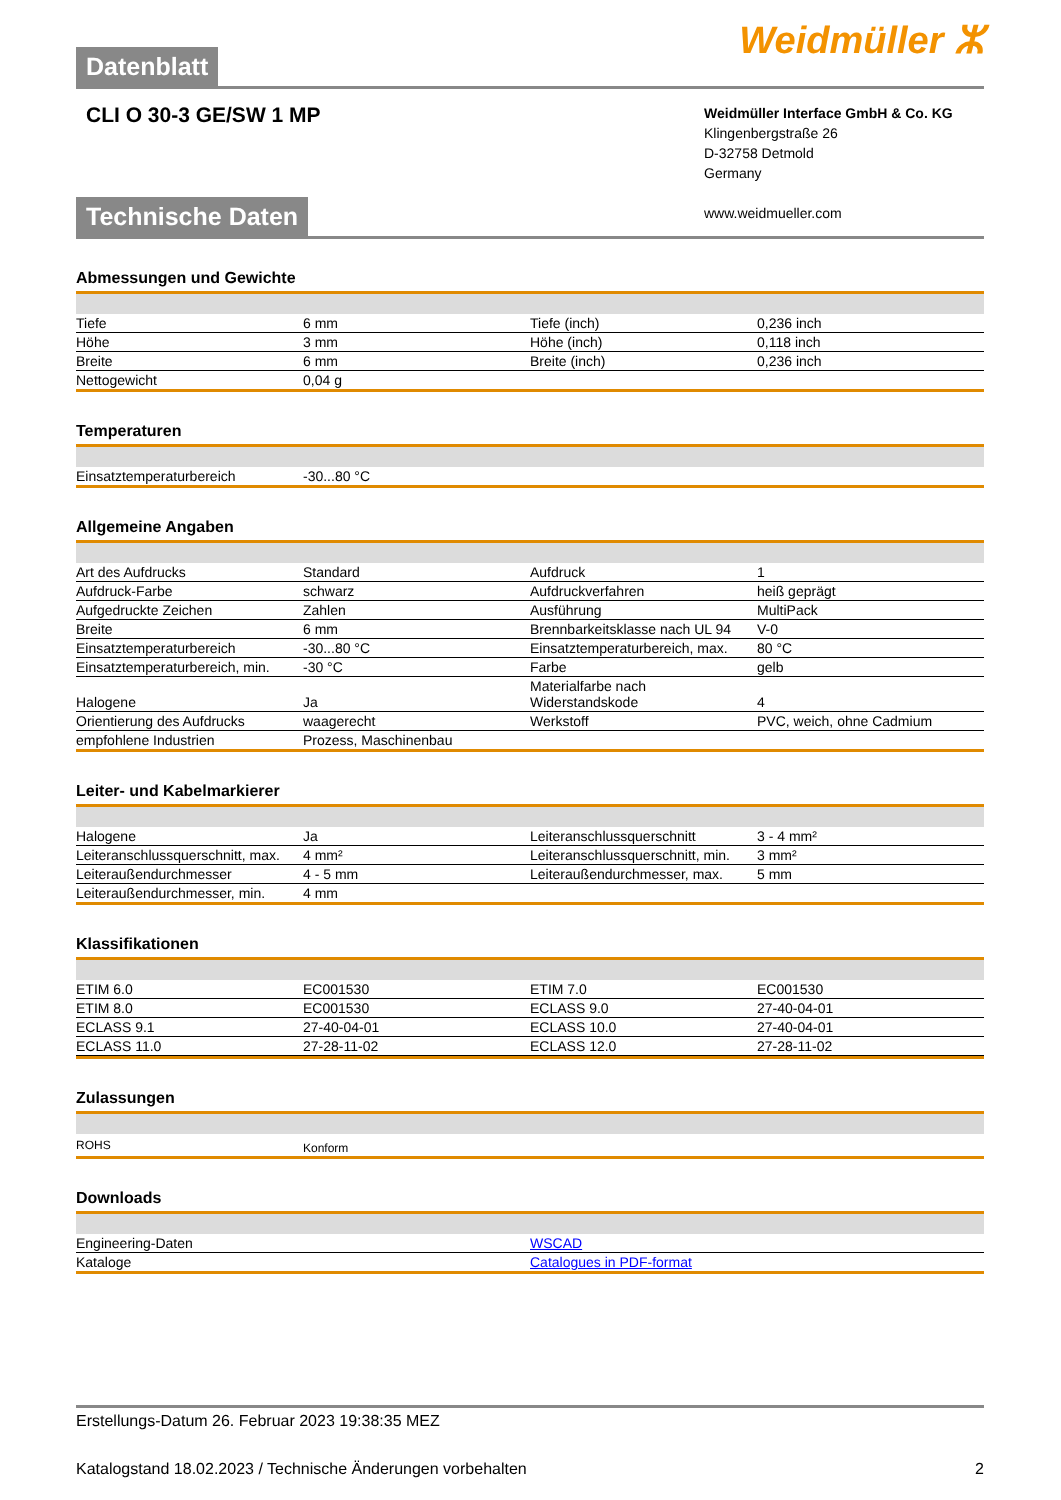Datenblatt
Weidmüller ⵣ
CLI O 30-3 GE/SW 1 MP
Weidmüller Interface GmbH & Co. KG
Klingenbergstraße 26
D-32758 Detmold
Germany
www.weidmueller.com
Technische Daten
Abmessungen und Gewichte
| Tiefe | 6 mm | | Tiefe (inch) | 0,236 inch |
| Höhe | 3 mm | | Höhe (inch) | 0,118 inch |
| Breite | 6 mm | | Breite (inch) | 0,236 inch |
| Nettogewicht | 0,04 g | | | |
Temperaturen
| Einsatztemperaturbereich | -30...80 °C | | | |
Allgemeine Angaben
| Art des Aufdrucks | Standard | | Aufdruck | 1 |
| Aufdruck-Farbe | schwarz | | Aufdruckverfahren | heiß geprägt |
| Aufgedruckte Zeichen | Zahlen | | Ausführung | MultiPack |
| Breite | 6 mm | | Brennbarkeitsklasse nach UL 94 | V-0 |
| Einsatztemperaturbereich | -30...80 °C | | Einsatztemperaturbereich, max. | 80 °C |
| Einsatztemperaturbereich, min. | -30 °C | | Farbe | gelb |
| Halogene | Ja | | Materialfarbe nach Widerstandskode | 4 |
| Orientierung des Aufdrucks | waagerecht | | Werkstoff | PVC, weich, ohne Cadmium |
| empfohlene Industrien | Prozess, Maschinenbau | | | |
Leiter- und Kabelmarkierer
| Halogene | Ja | | Leiteranschlussquerschnitt | 3 - 4 mm² |
| Leiteranschlussquerschnitt, max. | 4 mm² | | Leiteranschlussquerschnitt, min. | 3 mm² |
| Leiteraußendurchmesser | 4 - 5 mm | | Leiteraußendurchmesser, max. | 5 mm |
| Leiteraußendurchmesser, min. | 4 mm | | | |
Klassifikationen
| ETIM 6.0 | EC001530 | | ETIM 7.0 | EC001530 |
| ETIM 8.0 | EC001530 | | ECLASS 9.0 | 27-40-04-01 |
| ECLASS 9.1 | 27-40-04-01 | | ECLASS 10.0 | 27-40-04-01 |
| ECLASS 11.0 | 27-28-11-02 | | ECLASS 12.0 | 27-28-11-02 |
Zulassungen
| ROHS | Konform | | | |
Downloads
| Engineering-Daten | WSCAD |
| Kataloge | Catalogues in PDF-format |
Erstellungs-Datum 26. Februar 2023 19:38:35 MEZ
Katalogstand 18.02.2023 / Technische Änderungen vorbehalten 2